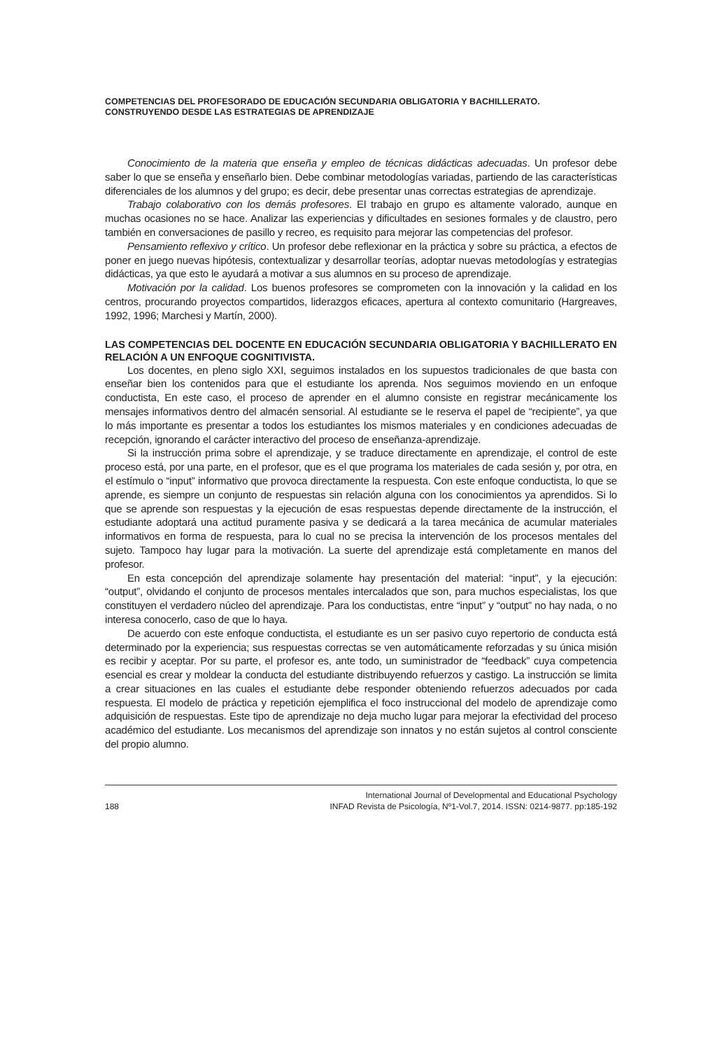COMPETENCIAS DEL PROFESORADO DE EDUCACIÓN SECUNDARIA OBLIGATORIA Y BACHILLERATO.
CONSTRUYENDO DESDE LAS ESTRATEGIAS DE APRENDIZAJE
Conocimiento de la materia que enseña y empleo de técnicas didácticas adecuadas. Un profesor debe saber lo que se enseña y enseñarlo bien. Debe combinar metodologías variadas, partiendo de las características diferenciales de los alumnos y del grupo; es decir, debe presentar unas correctas estrategias de aprendizaje.
Trabajo colaborativo con los demás profesores. El trabajo en grupo es altamente valorado, aunque en muchas ocasiones no se hace. Analizar las experiencias y dificultades en sesiones formales y de claustro, pero también en conversaciones de pasillo y recreo, es requisito para mejorar las competencias del profesor.
Pensamiento reflexivo y crítico. Un profesor debe reflexionar en la práctica y sobre su práctica, a efectos de poner en juego nuevas hipótesis, contextualizar y desarrollar teorías, adoptar nuevas metodologías y estrategias didácticas, ya que esto le ayudará a motivar a sus alumnos en su proceso de aprendizaje.
Motivación por la calidad. Los buenos profesores se comprometen con la innovación y la calidad en los centros, procurando proyectos compartidos, liderazgos eficaces, apertura al contexto comunitario (Hargreaves, 1992, 1996; Marchesi y Martín, 2000).
LAS COMPETENCIAS DEL DOCENTE EN EDUCACIÓN SECUNDARIA OBLIGATORIA Y BACHILLERATO EN RELACIÓN A UN ENFOQUE COGNITIVISTA.
Los docentes, en pleno siglo XXI, seguimos instalados en los supuestos tradicionales de que basta con enseñar bien los contenidos para que el estudiante los aprenda. Nos seguimos moviendo en un enfoque conductista, En este caso, el proceso de aprender en el alumno consiste en registrar mecánicamente los mensajes informativos dentro del almacén sensorial. Al estudiante se le reserva el papel de “recipiente”, ya que lo más importante es presentar a todos los estudiantes los mismos materiales y en condiciones adecuadas de recepción, ignorando el carácter interactivo del proceso de enseñanza-aprendizaje.
Si la instrucción prima sobre el aprendizaje, y se traduce directamente en aprendizaje, el control de este proceso está, por una parte, en el profesor, que es el que programa los materiales de cada sesión y, por otra, en el estímulo o “input” informativo que provoca directamente la respuesta. Con este enfoque conductista, lo que se aprende, es siempre un conjunto de respuestas sin relación alguna con los conocimientos ya aprendidos. Si lo que se aprende son respuestas y la ejecución de esas respuestas depende directamente de la instrucción, el estudiante adoptará una actitud puramente pasiva y se dedicará a la tarea mecánica de acumular materiales informativos en forma de respuesta, para lo cual no se precisa la intervención de los procesos mentales del sujeto. Tampoco hay lugar para la motivación. La suerte del aprendizaje está completamente en manos del profesor.
En esta concepción del aprendizaje solamente hay presentación del material: “input”, y la ejecución: “output”, olvidando el conjunto de procesos mentales intercalados que son, para muchos especialistas, los que constituyen el verdadero núcleo del aprendizaje. Para los conductistas, entre “input” y “output” no hay nada, o no interesa conocerlo, caso de que lo haya.
De acuerdo con este enfoque conductista, el estudiante es un ser pasivo cuyo repertorio de conducta está determinado por la experiencia; sus respuestas correctas se ven automáticamente reforzadas y su única misión es recibir y aceptar. Por su parte, el profesor es, ante todo, un suministrador de “feedback” cuya competencia esencial es crear y moldear la conducta del estudiante distribuyendo refuerzos y castigo. La instrucción se limita a crear situaciones en las cuales el estudiante debe responder obteniendo refuerzos adecuados por cada respuesta. El modelo de práctica y repetición ejemplifica el foco instruccional del modelo de aprendizaje como adquisición de respuestas. Este tipo de aprendizaje no deja mucho lugar para mejorar la efectividad del proceso académico del estudiante. Los mecanismos del aprendizaje son innatos y no están sujetos al control consciente del propio alumno.
188 International Journal of Developmental and Educational Psychology
INFAD Revista de Psicología, Nº1-Vol.7, 2014. ISSN: 0214-9877. pp:185-192